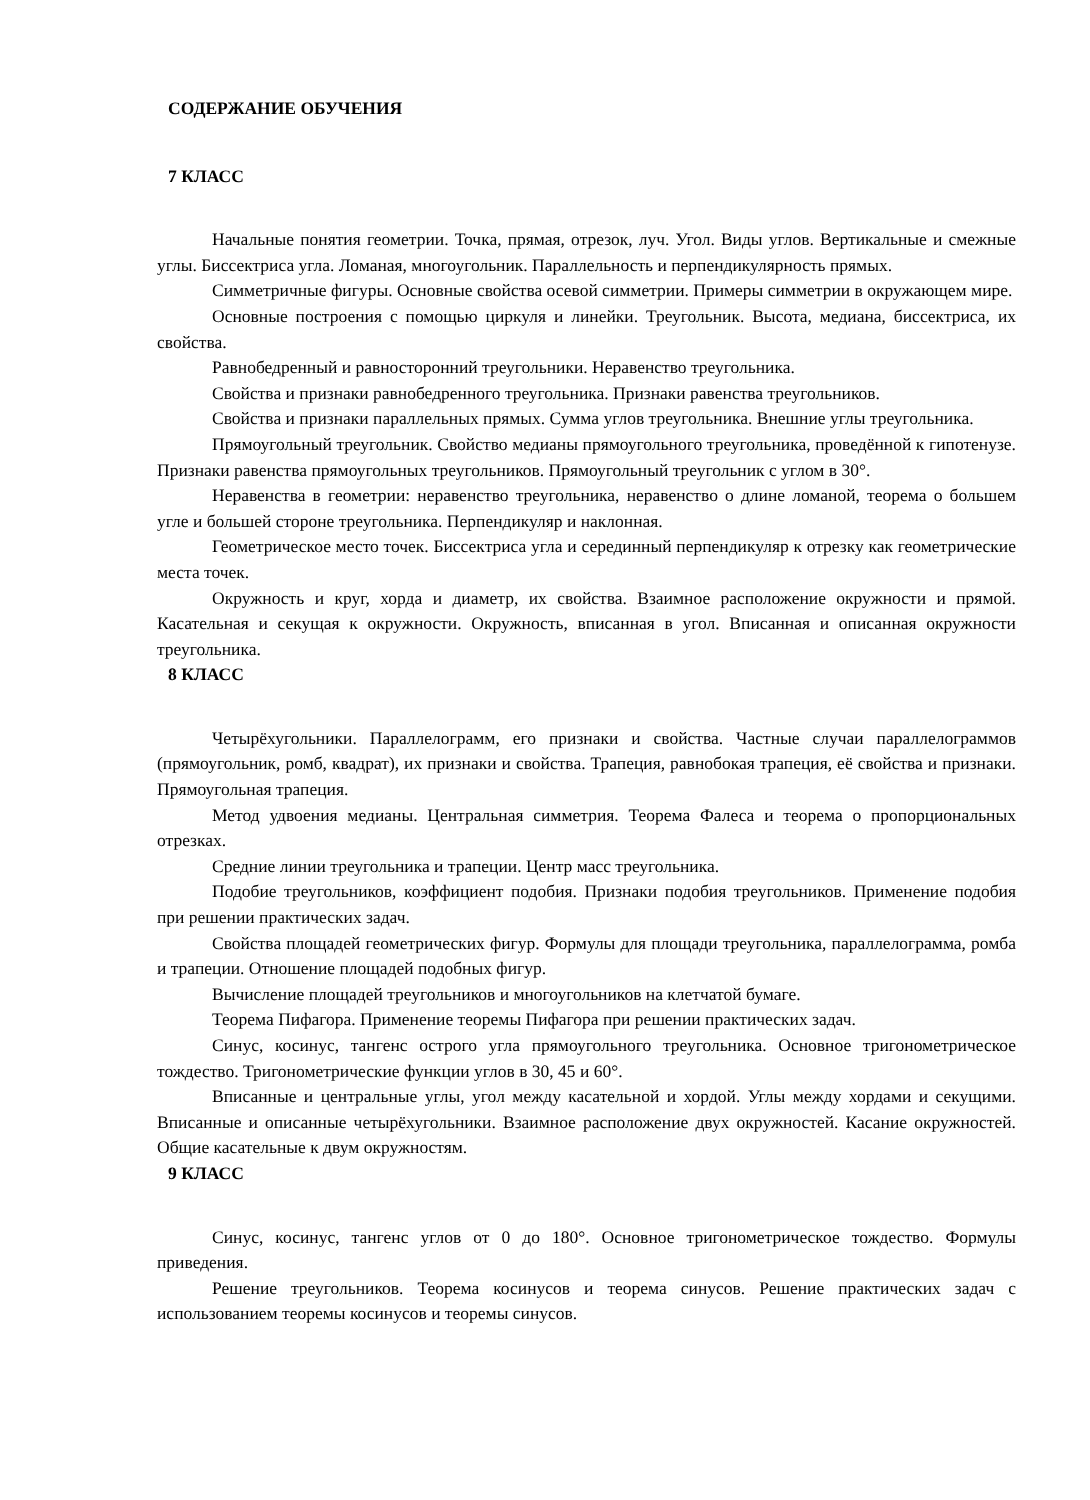СОДЕРЖАНИЕ ОБУЧЕНИЯ
7 КЛАСС
Начальные понятия геометрии. Точка, прямая, отрезок, луч. Угол. Виды углов. Вертикальные и смежные углы. Биссектриса угла. Ломаная, многоугольник. Параллельность и перпендикулярность прямых.
Симметричные фигуры. Основные свойства осевой симметрии. Примеры симметрии в окружающем мире.
Основные построения с помощью циркуля и линейки. Треугольник. Высота, медиана, биссектриса, их свойства.
Равнобедренный и равносторонний треугольники. Неравенство треугольника.
Свойства и признаки равнобедренного треугольника. Признаки равенства треугольников.
Свойства и признаки параллельных прямых. Сумма углов треугольника. Внешние углы треугольника.
Прямоугольный треугольник. Свойство медианы прямоугольного треугольника, проведённой к гипотенузе. Признаки равенства прямоугольных треугольников. Прямоугольный треугольник с углом в 30°.
Неравенства в геометрии: неравенство треугольника, неравенство о длине ломаной, теорема о большем угле и большей стороне треугольника. Перпендикуляр и наклонная.
Геометрическое место точек. Биссектриса угла и серединный перпендикуляр к отрезку как геометрические места точек.
Окружность и круг, хорда и диаметр, их свойства. Взаимное расположение окружности и прямой. Касательная и секущая к окружности. Окружность, вписанная в угол. Вписанная и описанная окружности треугольника.
8 КЛАСС
Четырёхугольники. Параллелограмм, его признаки и свойства. Частные случаи параллелограммов (прямоугольник, ромб, квадрат), их признаки и свойства. Трапеция, равнобокая трапеция, её свойства и признаки. Прямоугольная трапеция.
Метод удвоения медианы. Центральная симметрия. Теорема Фалеса и теорема о пропорциональных отрезках.
Средние линии треугольника и трапеции. Центр масс треугольника.
Подобие треугольников, коэффициент подобия. Признаки подобия треугольников. Применение подобия при решении практических задач.
Свойства площадей геометрических фигур. Формулы для площади треугольника, параллелограмма, ромба и трапеции. Отношение площадей подобных фигур.
Вычисление площадей треугольников и многоугольников на клетчатой бумаге.
Теорема Пифагора. Применение теоремы Пифагора при решении практических задач.
Синус, косинус, тангенс острого угла прямоугольного треугольника. Основное тригонометрическое тождество. Тригонометрические функции углов в 30, 45 и 60°.
Вписанные и центральные углы, угол между касательной и хордой. Углы между хордами и секущими. Вписанные и описанные четырёхугольники. Взаимное расположение двух окружностей. Касание окружностей. Общие касательные к двум окружностям.
9 КЛАСС
Синус, косинус, тангенс углов от 0 до 180°. Основное тригонометрическое тождество. Формулы приведения.
Решение треугольников. Теорема косинусов и теорема синусов. Решение практических задач с использованием теоремы косинусов и теоремы синусов.